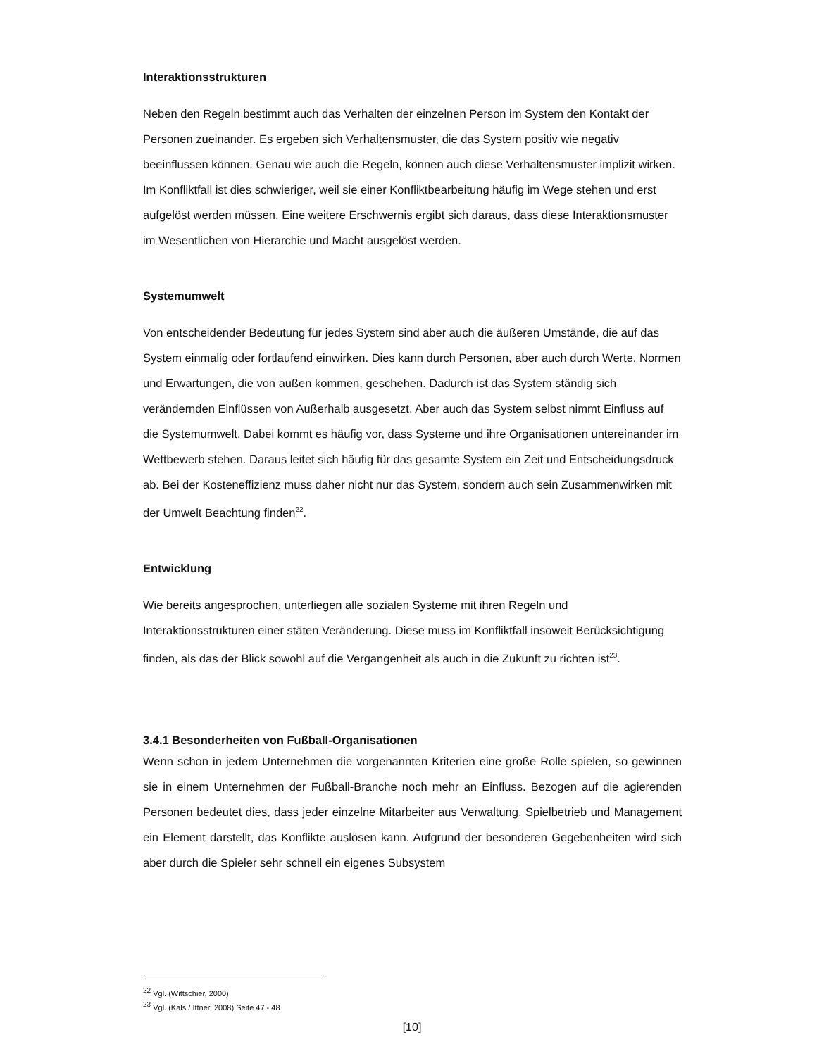Interaktionsstrukturen
Neben den Regeln bestimmt auch das Verhalten der einzelnen Person im System den Kontakt der Personen zueinander. Es ergeben sich Verhaltensmuster, die das System positiv wie negativ beeinflussen können. Genau wie auch die Regeln, können auch diese Verhaltensmuster implizit wirken. Im Konfliktfall ist dies schwieriger, weil sie einer Konfliktbearbeitung häufig im Wege stehen und erst aufgelöst werden müssen. Eine weitere Erschwernis ergibt sich daraus, dass diese Interaktionsmuster im Wesentlichen von Hierarchie und Macht ausgelöst werden.
Systemumwelt
Von entscheidender Bedeutung für jedes System sind aber auch die äußeren Umstände, die auf das System einmalig oder fortlaufend einwirken. Dies kann durch Personen, aber auch durch Werte, Normen und Erwartungen, die von außen kommen, geschehen. Dadurch ist das System ständig sich verändernden Einflüssen von Außerhalb ausgesetzt. Aber auch das System selbst nimmt Einfluss auf die Systemumwelt. Dabei kommt es häufig vor, dass Systeme und ihre Organisationen untereinander im Wettbewerb stehen. Daraus leitet sich häufig für das gesamte System ein Zeit und Entscheidungsdruck ab. Bei der Kosteneffizienz muss daher nicht nur das System, sondern auch sein Zusammenwirken mit der Umwelt Beachtung finden<sup>22</sup>.
Entwicklung
Wie bereits angesprochen, unterliegen alle sozialen Systeme mit ihren Regeln und Interaktionsstrukturen einer stäten Veränderung. Diese muss im Konfliktfall insoweit Berücksichtigung finden, als das der Blick sowohl auf die Vergangenheit als auch in die Zukunft zu richten ist<sup>23</sup>.
3.4.1 Besonderheiten von Fußball-Organisationen
Wenn schon in jedem Unternehmen die vorgenannten Kriterien eine große Rolle spielen, so gewinnen sie in einem Unternehmen der Fußball-Branche noch mehr an Einfluss. Bezogen auf die agierenden Personen bedeutet dies, dass jeder einzelne Mitarbeiter aus Verwaltung, Spielbetrieb und Management ein Element darstellt, das Konflikte auslösen kann. Aufgrund der besonderen Gegebenheiten wird sich aber durch die Spieler sehr schnell ein eigenes Subsystem
<sup>22</sup> Vgl. (Wittschier, 2000)
<sup>23</sup> Vgl. (Kals / Ittner, 2008) Seite 47 - 48
[10]